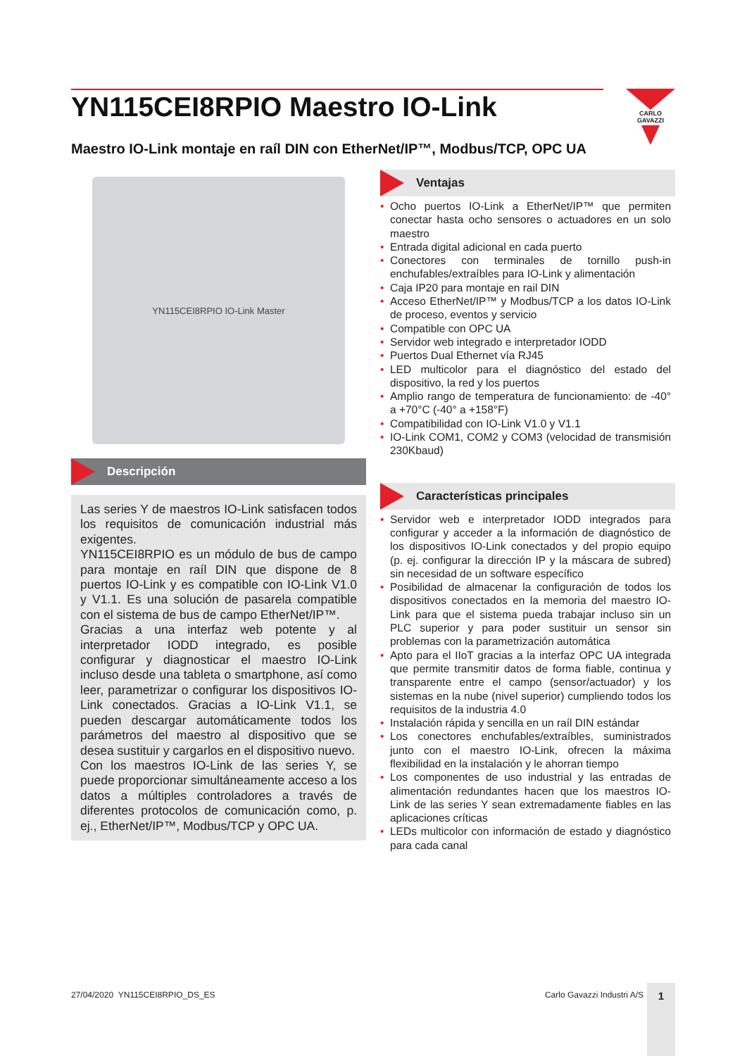YN115CEI8RPIO Maestro IO-Link
CARLO GAVAZZI
Maestro IO-Link montaje en raíl DIN con EtherNet/IP™, Modbus/TCP, OPC UA
YN115CEI8RPIO IO-Link Master
Descripción
Las series Y de maestros IO-Link satisfacen todos los requisitos de comunicación industrial más exigentes.
YN115CEI8RPIO es un módulo de bus de campo para montaje en raíl DIN que dispone de 8 puertos IO-Link y es compatible con IO-Link V1.0 y V1.1. Es una solución de pasarela compatible con el sistema de bus de campo EtherNet/IP™.
Gracias a una interfaz web potente y al interpretador IODD integrado, es posible configurar y diagnosticar el maestro IO-Link incluso desde una tableta o smartphone, así como leer, parametrizar o configurar los dispositivos IO-Link conectados. Gracias a IO-Link V1.1, se pueden descargar automáticamente todos los parámetros del maestro al dispositivo que se desea sustituir y cargarlos en el dispositivo nuevo.
Con los maestros IO-Link de las series Y, se puede proporcionar simultáneamente acceso a los datos a múltiples controladores a través de diferentes protocolos de comunicación como, p. ej., EtherNet/IP™, Modbus/TCP y OPC UA.
Ventajas
• Ocho puertos IO-Link a EtherNet/IP™ que permiten conectar hasta ocho sensores o actuadores en un solo maestro
• Entrada digital adicional en cada puerto
• Conectores con terminales de tornillo push-in enchufables/extraíbles para IO-Link y alimentación
• Caja IP20 para montaje en rail DIN
• Acceso EtherNet/IP™ y Modbus/TCP a los datos IO-Link de proceso, eventos y servicio
• Compatible con OPC UA
• Servidor web integrado e interpretador IODD
• Puertos Dual Ethernet vía RJ45
• LED multicolor para el diagnóstico del estado del dispositivo, la red y los puertos
• Amplio rango de temperatura de funcionamiento: de -40° a +70°C (-40° a +158°F)
• Compatibilidad con IO-Link V1.0 y V1.1
• IO-Link COM1, COM2 y COM3 (velocidad de transmisión 230Kbaud)
Características principales
• Servidor web e interpretador IODD integrados para configurar y acceder a la información de diagnóstico de los dispositivos IO-Link conectados y del propio equipo (p. ej. configurar la dirección IP y la máscara de subred) sin necesidad de un software específico
• Posibilidad de almacenar la configuración de todos los dispositivos conectados en la memoria del maestro IO-Link para que el sistema pueda trabajar incluso sin un PLC superior y para poder sustituir un sensor sin problemas con la parametrización automática
• Apto para el IIoT gracias a la interfaz OPC UA integrada que permite transmitir datos de forma fiable, continua y transparente entre el campo (sensor/actuador) y los sistemas en la nube (nivel superior) cumpliendo todos los requisitos de la industria 4.0
• Instalación rápida y sencilla en un raíl DIN estándar
• Los conectores enchufables/extraíbles, suministrados junto con el maestro IO-Link, ofrecen la máxima flexibilidad en la instalación y le ahorran tiempo
• Los componentes de uso industrial y las entradas de alimentación redundantes hacen que los maestros IO-Link de las series Y sean extremadamente fiables en las aplicaciones críticas
• LEDs multicolor con información de estado y diagnóstico para cada canal
27/04/2020 YN115CEI8RPIO_DS_ES
Carlo Gavazzi Industri A/S
1